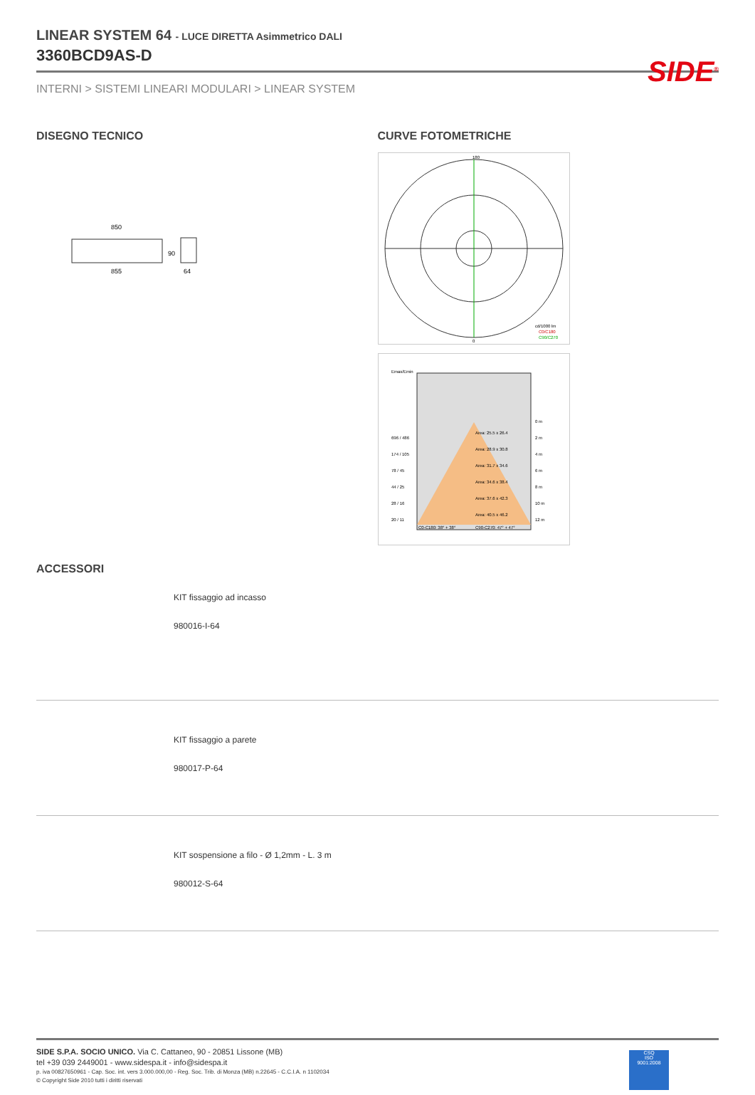SIDE<sup>®</sup>
LINEAR SYSTEM 64 - LUCE DIRETTA Asimmetrico DALI
3360BCD9AS-D
INTERNI > SISTEMI LINEARI MODULARI > LINEAR SYSTEM
DISEGNO TECNICO
850
855
90
64
CURVE FOTOMETRICHE
180
0
cd/1000 lm
C0/C180
C90/C270
Emax/Emin
Area: 25.5 x 26.4
Area: 28.9 x 30.8
Area: 31.7 x 34.6
Area: 34.6 x 38.4
Area: 37.6 x 42.3
Area: 40.5 x 46.2
696 / 486
174 / 105
78 / 45
44 / 25
28 / 16
20 / 11
0 m
2 m
4 m
6 m
8 m
10 m
12 m
C0-C180: 38° + 38°
C90-C270: 47° + 47°
ACCESSORI
KIT fissaggio ad incasso
980016-I-64
KIT fissaggio a parete
980017-P-64
KIT sospensione a filo - Ø 1,2mm - L. 3 m
980012-S-64
SIDE S.P.A. SOCIO UNICO. Via C. Cattaneo, 90 - 20851 Lissone (MB)
tel +39 039 2449001 - www.sidespa.it - info@sidespa.it
p. iva 00827650961 - Cap. Soc. int. vers 3.000.000,00 - Reg. Soc. Trib. di Monza (MB) n.22645 - C.C.I.A. n 1102034
© Copyright Side 2010 tutti i diritti riservati
CSQ
ISO
9001:2008